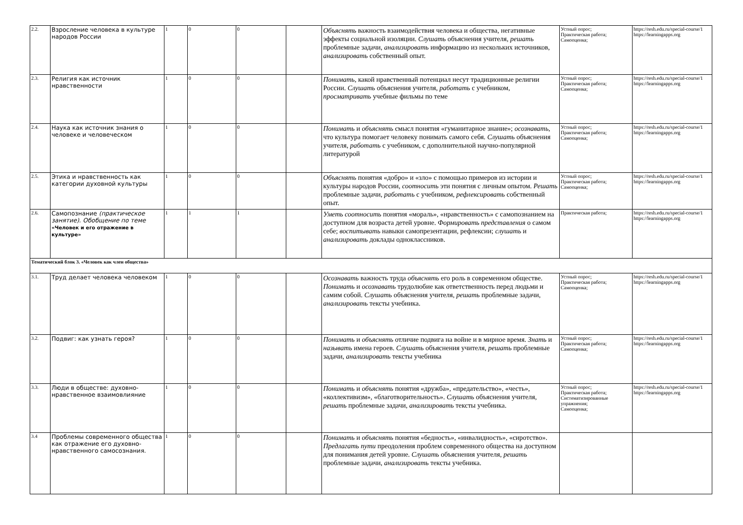| 2.2. | Взросление человека в культуре народов России | 1 | 0 | 0 | | Объяснять важность взаимодействия человека и общества, негативные эффекты социальной изоляции. Слушать объяснения учителя, решать проблемные задачи, анализировать информацию из нескольких источников, анализировать собственный опыт. | Устный опрос; Практическая работа; Самооценка; | https://resh.edu.ru/special-course/1 https://learningapps.org |
| 2.3. | Религия как источник нравственности | 1 | 0 | 0 | | Понимать , какой нравственный потенциал несут традиционные религии России. Слушать объяснения учителя, работать с учебником, просматривать учебные фильмы по теме | Устный опрос; Практическая работа; Самооценка; | https://resh.edu.ru/special-course/1 https://learningapps.org |
| 2.4. | Наука как источник знания о человеке и человеческом | 1 | 0 | 0 | | Понимать и объяснять смысл понятия «гуманитарное знание»; осознавать , что культура помогает человеку понимать самого себя. Слушать объяснения учителя, работать с учебником, с дополнительной научно-популярной литературой | Устный опрос; Практическая работа; Самооценка; | https://resh.edu.ru/special-course/1 https://learningapps.org |
| 2.5. | Этика и нравственность как категории духовной культуры | 1 | 0 | 0 | | Объяснять понятия «добро» и «зло» с помощью примеров из истории и культуры народов России, соотносить эти понятия с личным опытом. Решать проблемные задачи, работать с учебником, рефлексировать собственный опыт. | Устный опрос; Практическая работа; Самооценка; | https://resh.edu.ru/special-course/1 https://learningapps.org |
| 2.6. | Самопознание (практическое занятие). Обобщение по теме «Человек и его отражение в культуре» | 1 | 1 | 1 | | Уметь соотносить понятия «мораль», «нравственность» с самопознанием на доступном для возраста детей уровне. Формировать представления о самом себе; воспитывать навыки самопрезентации, рефлексии; слушать и анализировать доклады одноклассников. | Практическая работа; | https://resh.edu.ru/special-course/1 https://learningapps.org |
| Тематический блок 3. «Человек как член общества» | | | | | | | | |
| 3.1. | Труд делает человека человеком | 1 | 0 | 0 | | Осознавать важность труда объяснять его роль в современном обществе. Понимать и осознавать трудолюбие как ответственность перед людьми и самим собой. Слушать объяснения учителя, решать проблемные задачи, анализировать тексты учебника. | Устный опрос; Практическая работа; Самооценка; | https://resh.edu.ru/special-course/1 https://learningapps.org |
| 3.2. | Подвиг: как узнать героя? | 1 | 0 | 0 | | Понимать и объяснять отличие подвига на войне и в мирное время. Знать и называть имена героев. Слушать объяснения учителя, решать проблемные задачи, анализировать тексты учебника | Устный опрос; Практическая работа; Самооценка; | https://resh.edu.ru/special-course/1 https://learningapps.org |
| 3.3. | Люди в обществе: духовно-нравственное взаимовлияние | 1 | 0 | 0 | | Понимать и объяснять понятия «дружба», «предательство», «честь», «коллективизм», «благотворительность». Слушать объяснения учителя, решать проблемные задачи, анализировать тексты учебника. | Устный опрос; Практическая работа; Систематизированные упражнения; Самооценка; | https://resh.edu.ru/special-course/1 https://learningapps.org |
| 3.4 | Проблемы современного общества как отражение его духовно-нравственного самосознания. | 1 | 0 | 0 | | Понимать и объяснять понятия «бедность», «инвалидность», «сиротство». Предлагать пути преодоления проблем современного общества на доступном для понимания детей уровне. Слушать объяснения учителя, решать проблемные задачи, анализировать тексты учебника. | | |